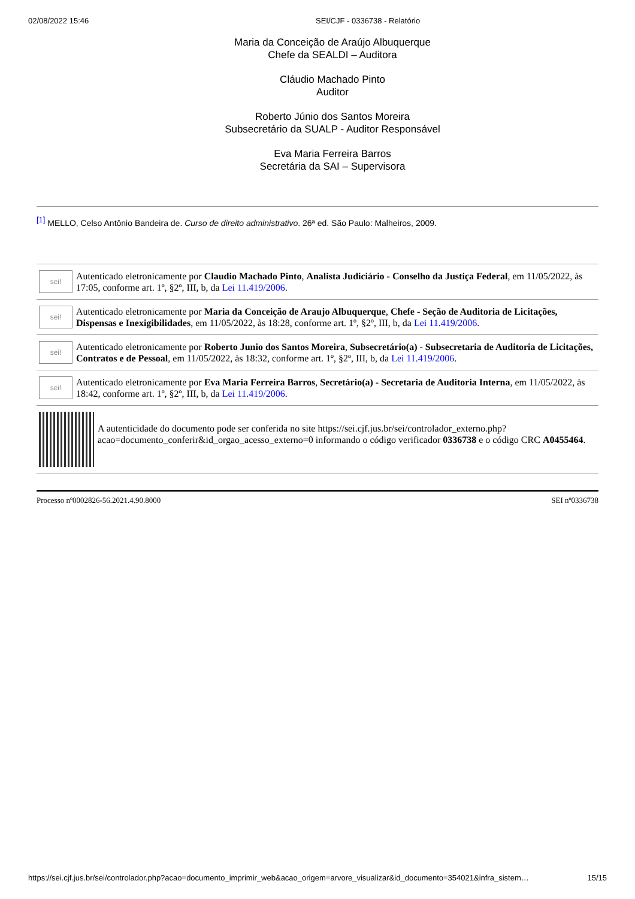02/08/2022 15:46 SEI/CJF - 0336738 - Relatório
Maria da Conceição de Araújo Albuquerque
Chefe da SEALDI – Auditora
Cláudio Machado Pinto
Auditor
Roberto Júnio dos Santos Moreira
Subsecretário da SUALP - Auditor Responsável
Eva Maria Ferreira Barros
Secretária da SAI – Supervisora
[1] MELLO, Celso Antônio Bandeira de. Curso de direito administrativo. 26ª ed. São Paulo: Malheiros, 2009.
sei!
Autenticado eletronicamente por Claudio Machado Pinto, Analista Judiciário - Conselho da Justiça Federal, em 11/05/2022, às 17:05, conforme art. 1º, §2º, III, b, da Lei 11.419/2006.
sei!
Autenticado eletronicamente por Maria da Conceição de Araujo Albuquerque, Chefe - Seção de Auditoria de Licitações, Dispensas e Inexigibilidades, em 11/05/2022, às 18:28, conforme art. 1º, §2º, III, b, da Lei 11.419/2006.
sei!
Autenticado eletronicamente por Roberto Junio dos Santos Moreira, Subsecretário(a) - Subsecretaria de Auditoria de Licitações, Contratos e de Pessoal, em 11/05/2022, às 18:32, conforme art. 1º, §2º, III, b, da Lei 11.419/2006.
sei!
Autenticado eletronicamente por Eva Maria Ferreira Barros, Secretário(a) - Secretaria de Auditoria Interna, em 11/05/2022, às 18:42, conforme art. 1º, §2º, III, b, da Lei 11.419/2006.
A autenticidade do documento pode ser conferida no site https://sei.cjf.jus.br/sei/controlador_externo.php?acao=documento_conferir&id_orgao_acesso_externo=0 informando o código verificador 0336738 e o código CRC A0455464.
Processo nº0002826-56.2021.4.90.8000 SEI nº0336738
https://sei.cjf.jus.br/sei/controlador.php?acao=documento_imprimir_web&acao_origem=arvore_visualizar&id_documento=354021&infra_sistem… 15/15